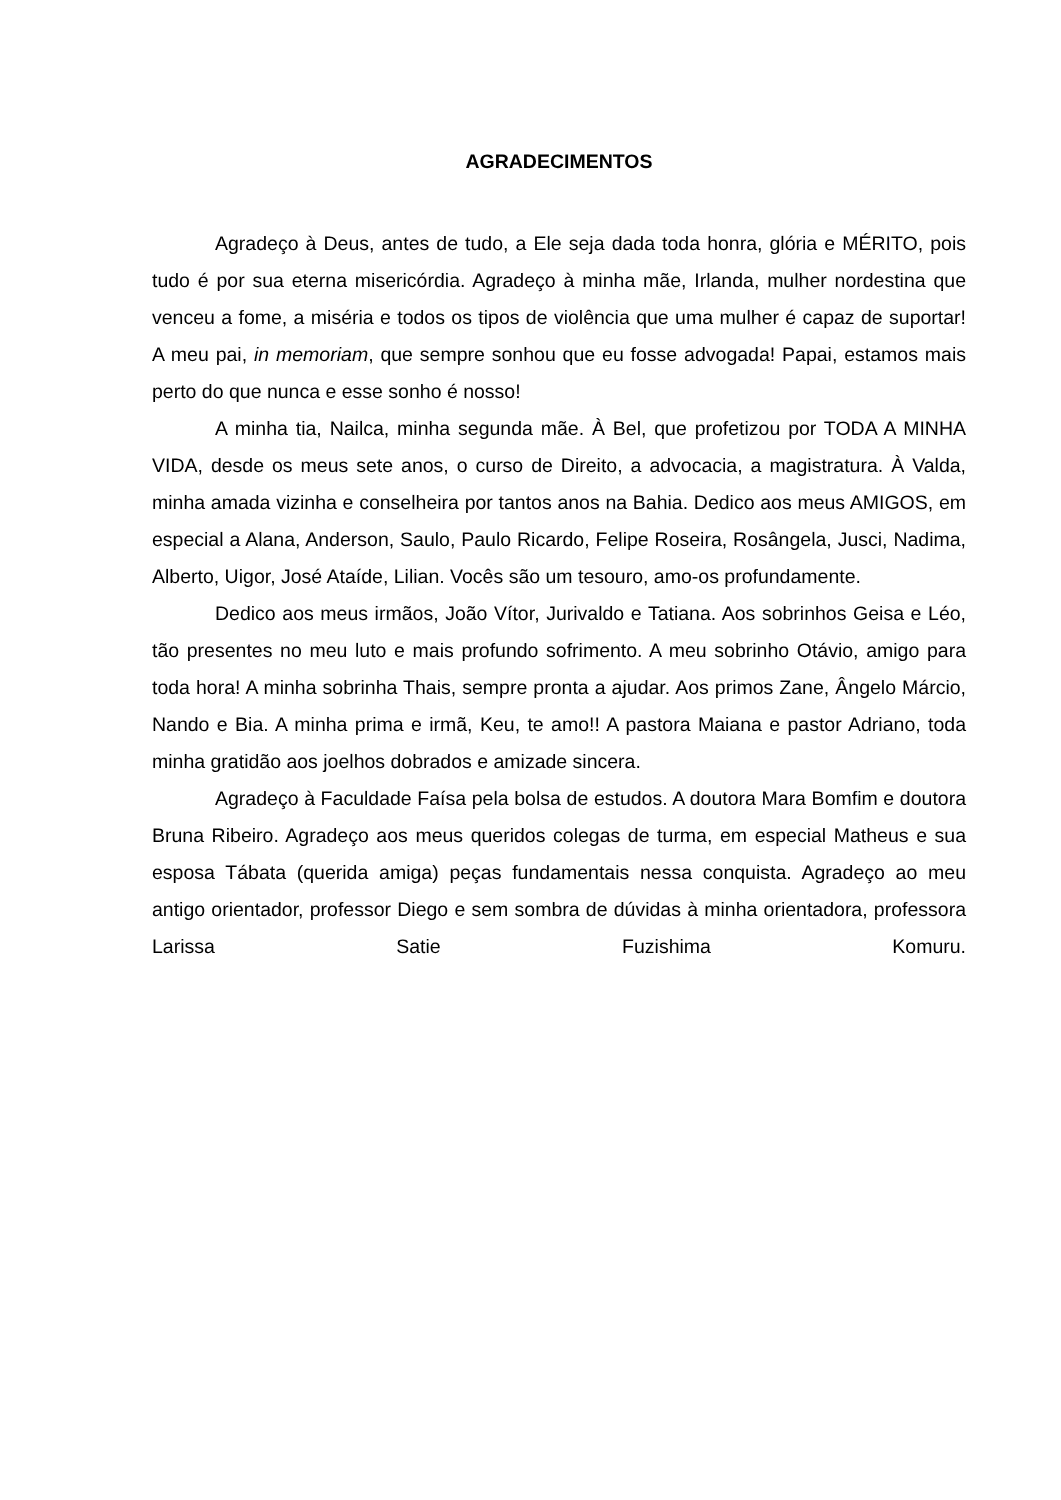AGRADECIMENTOS
Agradeço à Deus, antes de tudo, a Ele seja dada toda honra, glória e MÉRITO, pois tudo é por sua eterna misericórdia. Agradeço à minha mãe, Irlanda, mulher nordestina que venceu a fome, a miséria e todos os tipos de violência que uma mulher é capaz de suportar! A meu pai, in memoriam, que sempre sonhou que eu fosse advogada! Papai, estamos mais perto do que nunca e esse sonho é nosso!
A minha tia, Nailca, minha segunda mãe. À Bel, que profetizou por TODA A MINHA VIDA, desde os meus sete anos, o curso de Direito, a advocacia, a magistratura. À Valda, minha amada vizinha e conselheira por tantos anos na Bahia. Dedico aos meus AMIGOS, em especial a Alana, Anderson, Saulo, Paulo Ricardo, Felipe Roseira, Rosângela, Jusci, Nadima, Alberto, Uigor, José Ataíde, Lilian. Vocês são um tesouro, amo-os profundamente.
Dedico aos meus irmãos, João Vítor, Jurivaldo e Tatiana. Aos sobrinhos Geisa e Léo, tão presentes no meu luto e mais profundo sofrimento. A meu sobrinho Otávio, amigo para toda hora! A minha sobrinha Thais, sempre pronta a ajudar. Aos primos Zane, Ângelo Márcio, Nando e Bia. A minha prima e irmã, Keu, te amo!! A pastora Maiana e pastor Adriano, toda minha gratidão aos joelhos dobrados e amizade sincera.
Agradeço à Faculdade Faísa pela bolsa de estudos. A doutora Mara Bomfim e doutora Bruna Ribeiro. Agradeço aos meus queridos colegas de turma, em especial Matheus e sua esposa Tábata (querida amiga) peças fundamentais nessa conquista. Agradeço ao meu antigo orientador, professor Diego e sem sombra de dúvidas à minha orientadora, professora Larissa Satie Fuzishima Komuru.